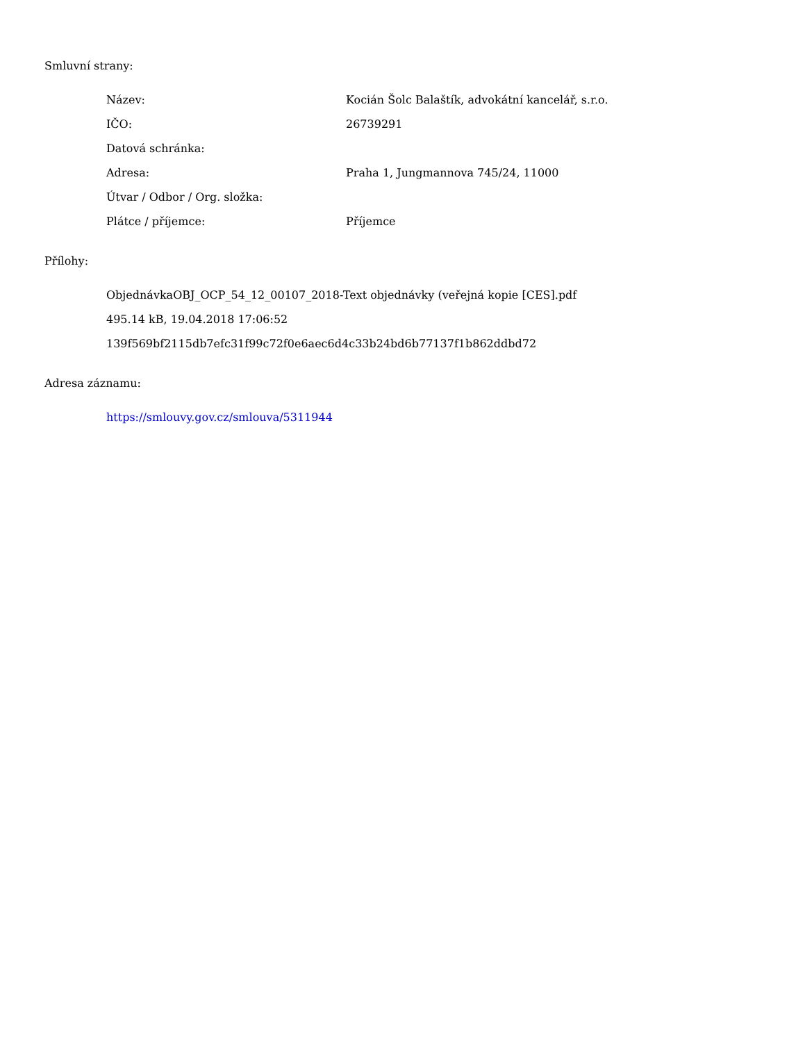Smluvní strany:
| Název: | Kocián Šolc Balaštík, advokátní kancelář, s.r.o. |
| IČO: | 26739291 |
| Datová schránka: | |
| Adresa: | Praha 1, Jungmannova 745/24, 11000 |
| Útvar / Odbor / Org. složka: | |
| Plátce / příjemce: | Příjemce |
Přílohy:
ObjednávkaOBJ_OCP_54_12_00107_2018-Text objednávky (veřejná kopie [CES].pdf
495.14 kB, 19.04.2018 17:06:52
139f569bf2115db7efc31f99c72f0e6aec6d4c33b24bd6b77137f1b862ddbd72
Adresa záznamu:
https://smlouvy.gov.cz/smlouva/5311944